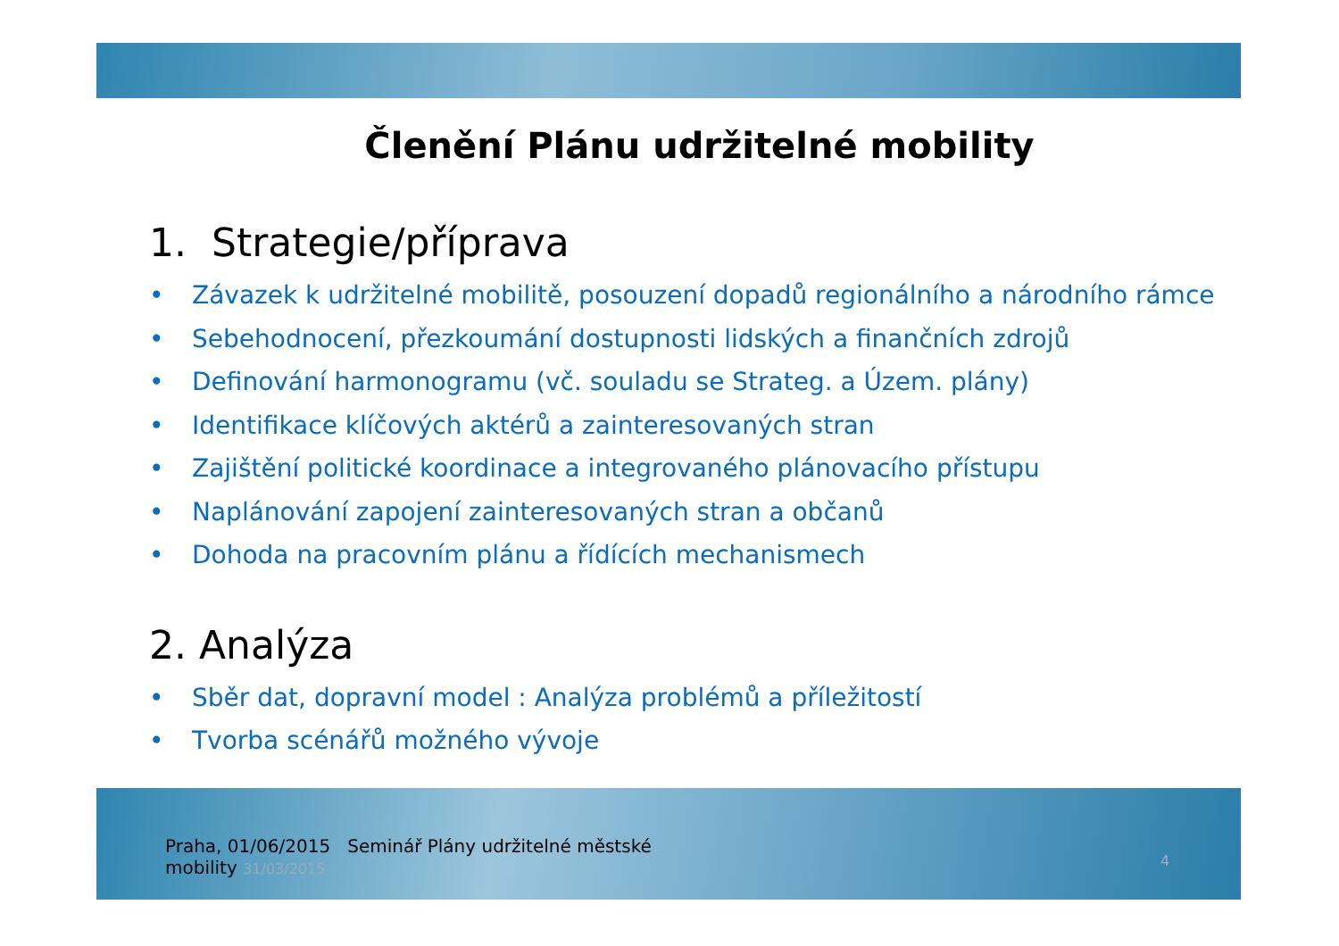Členění Plánu udržitelné mobility
1. Strategie/příprava
• Závazek k udržitelné mobilitě, posouzení dopadů regionálního a národního rámce
• Sebehodnocení, přezkoumání dostupnosti lidských a finančních zdrojů
• Definování harmonogramu (vč. souladu se Strateg. a Územ. plány)
• Identifikace klíčových aktérů a zainteresovaných stran
• Zajištění politické koordinace a integrovaného plánovacího přístupu
• Naplánování zapojení zainteresovaných stran a občanů
• Dohoda na pracovním plánu a řídících mechanismech
2. Analýza
• Sběr dat, dopravní model : Analýza problémů a příležitostí
• Tvorba scénářů možného vývoje
Praha, 01/06/2015 Seminář Plány udržitelné městské
mobility 31/03/2015
4